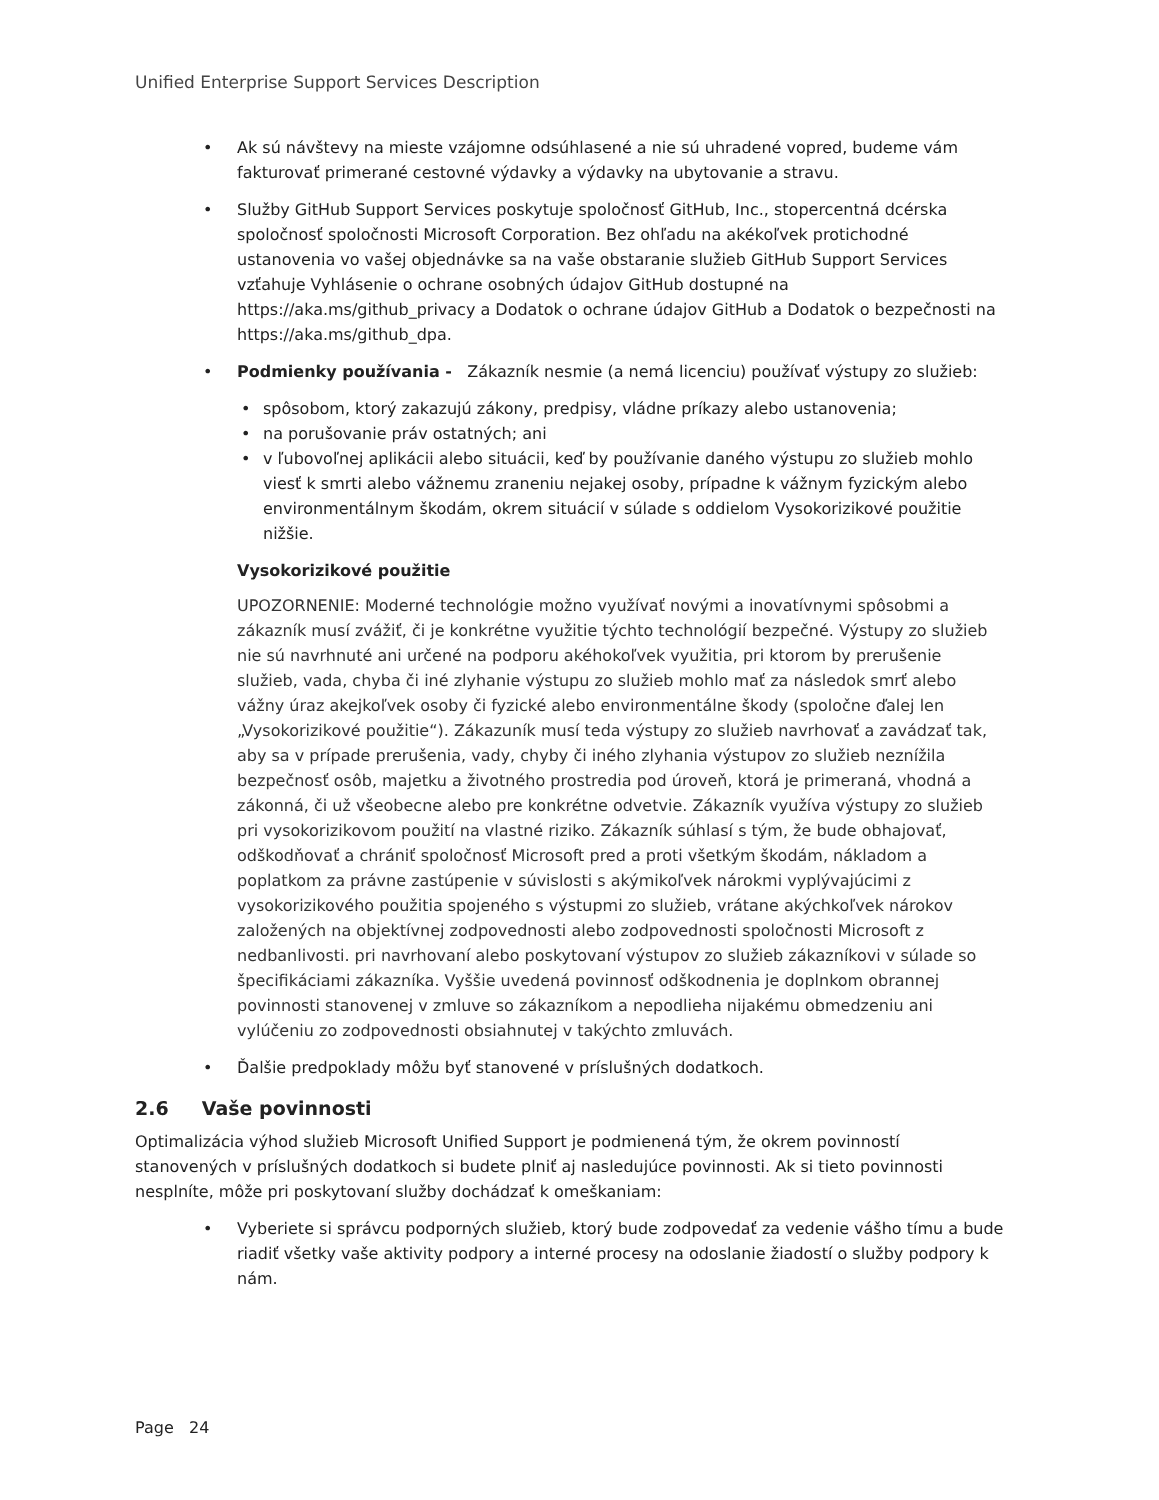Unified Enterprise Support Services Description
• Ak sú návštevy na mieste vzájomne odsúhlasené a nie sú uhradené vopred, budeme vám fakturovať primerané cestovné výdavky a výdavky na ubytovanie a stravu.
• Služby GitHub Support Services poskytuje spoločnosť GitHub, Inc., stopercentná dcérska spoločnosť spoločnosti Microsoft Corporation. Bez ohľadu na akékoľvek protichodné ustanovenia vo vašej objednávke sa na vaše obstaranie služieb GitHub Support Services vzťahuje Vyhlásenie o ochrane osobných údajov GitHub dostupné na https://aka.ms/github_privacy a Dodatok o ochrane údajov GitHub a Dodatok o bezpečnosti na https://aka.ms/github_dpa.
• Podmienky používania - Zákazník nesmie (a nemá licenciu) používať výstupy zo služieb:
• spôsobom, ktorý zakazujú zákony, predpisy, vládne príkazy alebo ustanovenia;
• na porušovanie práv ostatných; ani
• v ľubovoľnej aplikácii alebo situácii, keď by používanie daného výstupu zo služieb mohlo viesť k smrti alebo vážnemu zraneniu nejakej osoby, prípadne k vážnym fyzickým alebo environmentálnym škodám, okrem situácií v súlade s oddielom Vysokorizikové použitie nižšie.
Vysokorizikové použitie
UPOZORNENIE: Moderné technológie možno využívať novými a inovatívnymi spôsobmi a zákazník musí zvážiť, či je konkrétne využitie týchto technológií bezpečné. Výstupy zo služieb nie sú navrhnuté ani určené na podporu akéhokoľvek využitia, pri ktorom by prerušenie služieb, vada, chyba či iné zlyhanie výstupu zo služieb mohlo mať za následok smrť alebo vážny úraz akejkoľvek osoby či fyzické alebo environmentálne škody (spoločne ďalej len „Vysokorizikové použitie“). Zákazuník musí teda výstupy zo služieb navrhovať a zavádzať tak, aby sa v prípade prerušenia, vady, chyby či iného zlyhania výstupov zo služieb neznížila bezpečnosť osôb, majetku a životného prostredia pod úroveň, ktorá je primeraná, vhodná a zákonná, či už všeobecne alebo pre konkrétne odvetvie. Zákazník využíva výstupy zo služieb pri vysokorizikovom použití na vlastné riziko. Zákazník súhlasí s tým, že bude obhajovať, odškodňovať a chrániť spoločnosť Microsoft pred a proti všetkým škodám, nákladom a poplatkom za právne zastúpenie v súvislosti s akýmikoľvek nárokmi vyplývajúcimi z vysokorizikového použitia spojeného s výstupmi zo služieb, vrátane akýchkoľvek nárokov založených na objektívnej zodpovednosti alebo zodpovednosti spoločnosti Microsoft z nedbanlivosti. pri navrhovaní alebo poskytovaní výstupov zo služieb zákazníkovi v súlade so špecifikáciami zákazníka. Vyššie uvedená povinnosť odškodnenia je doplnkom obrannej povinnosti stanovenej v zmluve so zákazníkom a nepodlieha nijakému obmedzeniu ani vylúčeniu zo zodpovednosti obsiahnutej v takýchto zmluvách.
• Ďalšie predpoklady môžu byť stanovené v príslušných dodatkoch.
2.6 Vaše povinnosti
Optimalizácia výhod služieb Microsoft Unified Support je podmienená tým, že okrem povinností stanovených v príslušných dodatkoch si budete plniť aj nasledujúce povinnosti. Ak si tieto povinnosti nesplníte, môže pri poskytovaní služby dochádzať k omeškaniam:
• Vyberiete si správcu podporných služieb, ktorý bude zodpovedať za vedenie vášho tímu a bude riadiť všetky vaše aktivity podpory a interné procesy na odoslanie žiadostí o služby podpory k nám.
Page 24